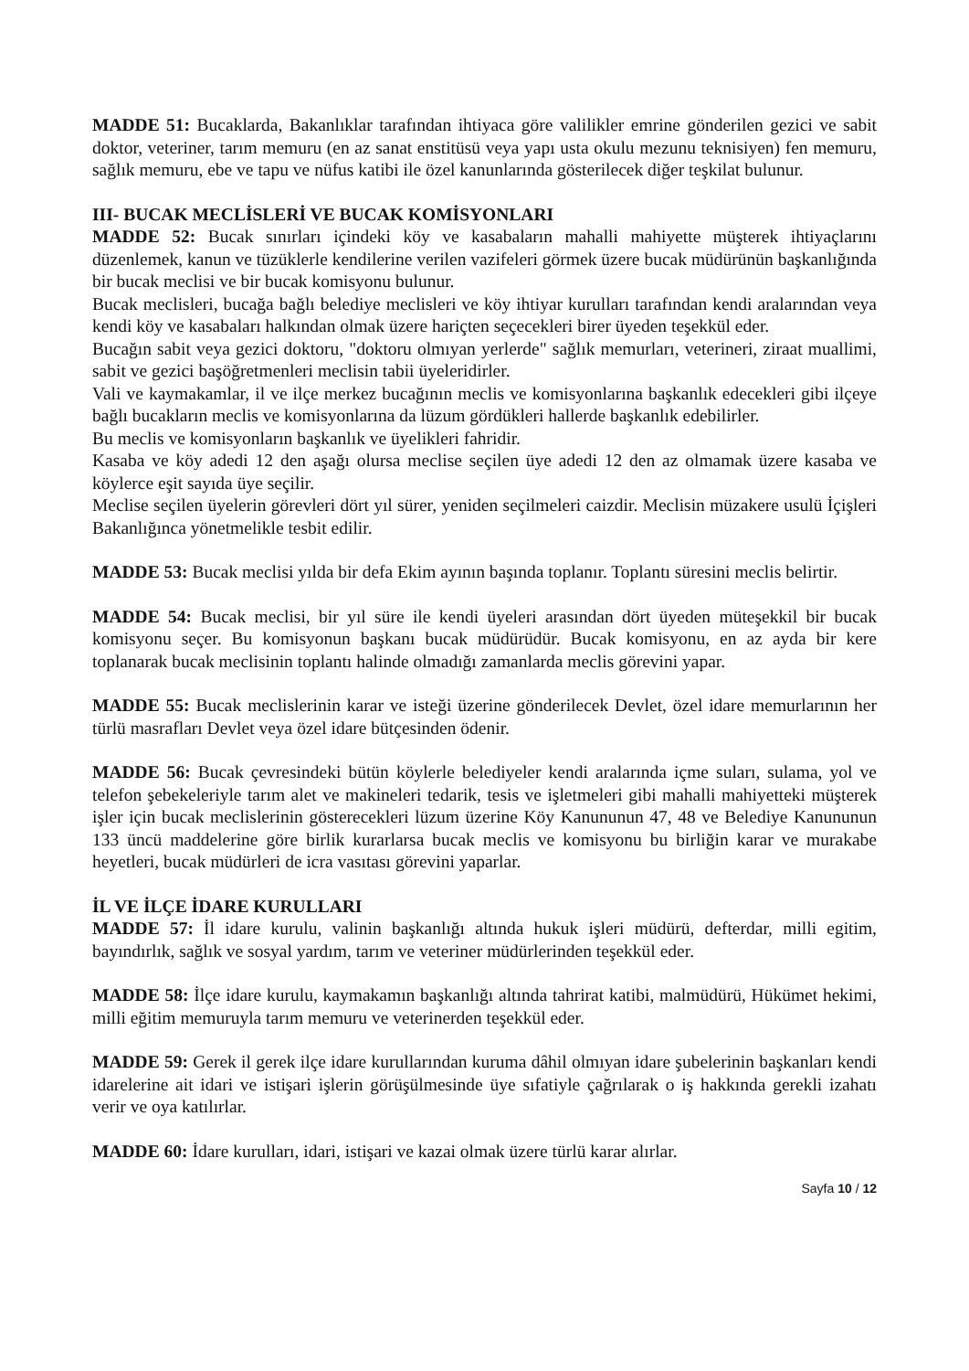MADDE 51: Bucaklarda, Bakanlıklar tarafından ihtiyaca göre valilikler emrine gönderilen gezici ve sabit doktor, veteriner, tarım memuru (en az sanat enstitüsü veya yapı usta okulu mezunu teknisiyen) fen memuru, sağlık memuru, ebe ve tapu ve nüfus katibi ile özel kanunlarında gösterilecek diğer teşkilat bulunur.
III- BUCAK MECLİSLERİ VE BUCAK KOMİSYONLARI
MADDE 52: Bucak sınırları içindeki köy ve kasabaların mahalli mahiyette müşterek ihtiyaçlarını düzenlemek, kanun ve tüzüklerle kendilerine verilen vazifeleri görmek üzere bucak müdürünün başkanlığında bir bucak meclisi ve bir bucak komisyonu bulunur.
Bucak meclisleri, bucağa bağlı belediye meclisleri ve köy ihtiyar kurulları tarafından kendi aralarından veya kendi köy ve kasabaları halkından olmak üzere hariçten seçecekleri birer üyeden teşekkül eder.
Bucağın sabit veya gezici doktoru, "doktoru olmıyan yerlerde" sağlık memurları, veterineri, ziraat muallimi, sabit ve gezici başöğretmenleri meclisin tabii üyeleridirler.
Vali ve kaymakamlar, il ve ilçe merkez bucağının meclis ve komisyonlarına başkanlık edecekleri gibi ilçeye bağlı bucakların meclis ve komisyonlarına da lüzum gördükleri hallerde başkanlık edebilirler.
Bu meclis ve komisyonların başkanlık ve üyelikleri fahridir.
Kasaba ve köy adedi 12 den aşağı olursa meclise seçilen üye adedi 12 den az olmamak üzere kasaba ve köylerce eşit sayıda üye seçilir.
Meclise seçilen üyelerin görevleri dört yıl sürer, yeniden seçilmeleri caizdir. Meclisin müzakere usulü İçişleri Bakanlığınca yönetmelikle tesbit edilir.
MADDE 53: Bucak meclisi yılda bir defa Ekim ayının başında toplanır. Toplantı süresini meclis belirtir.
MADDE 54: Bucak meclisi, bir yıl süre ile kendi üyeleri arasından dört üyeden müteşekkil bir bucak komisyonu seçer. Bu komisyonun başkanı bucak müdürüdür. Bucak komisyonu, en az ayda bir kere toplanarak bucak meclisinin toplantı halinde olmadığı zamanlarda meclis görevini yapar.
MADDE 55: Bucak meclislerinin karar ve isteği üzerine gönderilecek Devlet, özel idare memurlarının her türlü masrafları Devlet veya özel idare bütçesinden ödenir.
MADDE 56: Bucak çevresindeki bütün köylerle belediyeler kendi aralarında içme suları, sulama, yol ve telefon şebekeleriyle tarım alet ve makineleri tedarik, tesis ve işletmeleri gibi mahalli mahiyetteki müşterek işler için bucak meclislerinin gösterecekleri lüzum üzerine Köy Kanununun 47, 48 ve Belediye Kanununun 133 üncü maddelerine göre birlik kurarlarsa bucak meclis ve komisyonu bu birliğin karar ve murakabe heyetleri, bucak müdürleri de icra vasıtası görevini yaparlar.
İL VE İLÇE İDARE KURULLARI
MADDE 57: İl idare kurulu, valinin başkanlığı altında hukuk işleri müdürü, defterdar, milli egitim, bayındırlık, sağlık ve sosyal yardım, tarım ve veteriner müdürlerinden teşekkül eder.
MADDE 58: İlçe idare kurulu, kaymakamın başkanlığı altında tahrirat katibi, malmüdürü, Hükümet hekimi, milli eğitim memuruyla tarım memuru ve veterinerden teşekkül eder.
MADDE 59: Gerek il gerek ilçe idare kurullarından kuruma dâhil olmıyan idare şubelerinin başkanları kendi idarelerine ait idari ve istişari işlerin görüşülmesinde üye sıfatiyle çağrılarak o iş hakkında gerekli izahatı verir ve oya katılırlar.
MADDE 60: İdare kurulları, idari, istişari ve kazai olmak üzere türlü karar alırlar.
Sayfa 10 / 12